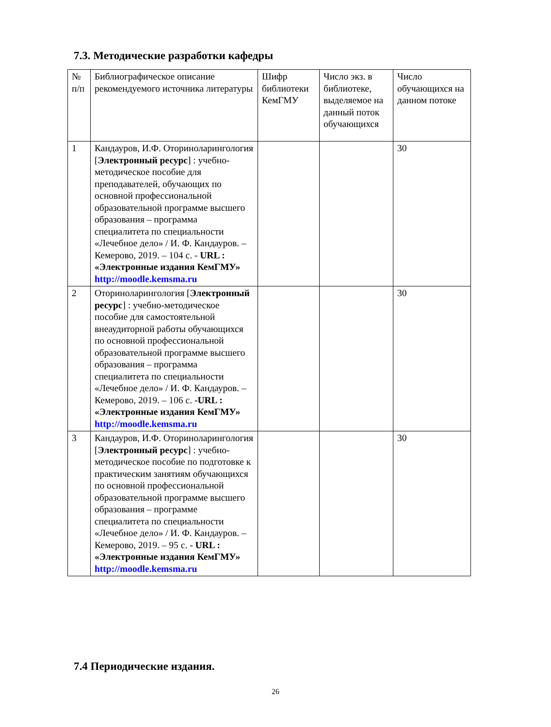7.3. Методические разработки кафедры
| № п/п | Библиографическое описание рекомендуемого источника литературы | Шифр библиотеки КемГМУ | Число экз. в библиотеке, выделяемое на данный поток обучающихся | Число обучающихся на данном потоке |
| 1 | Кандауров, И.Ф. Оториноларингология [ Электронный ресурс ] : учебно-методическое пособие для преподавателей, обучающих по основной профессиональной образовательной программе высшего образования – программа специалитета по специальности «Лечебное дело» / И. Ф. Кандауров. – Кемерово, 2019. – 104 с. - URL : «Электронные издания КемГМУ» http://moodle.kemsma.ru | | | 30 |
| 2 | Оториноларингология [ Электронный ресурс ] : учебно-методическое пособие для самостоятельной внеаудиторной работы обучающихся по основной профессиональной образовательной программе высшего образования – программа специалитета по специальности «Лечебное дело» / И. Ф. Кандауров. – Кемерово, 2019. – 106 с. -URL : «Электронные издания КемГМУ» http://moodle.kemsma.ru | | | 30 |
| 3 | Кандауров, И.Ф. Оториноларингология [ Электронный ресурс ] : учебно-методическое пособие по подготовке к практическим занятиям обучающихся по основной профессиональной образовательной программе высшего образования – программе специалитета по специальности «Лечебное дело» / И. Ф. Кандауров. – Кемерово, 2019. – 95 с. - URL : «Электронные издания КемГМУ» http://moodle.kemsma.ru | | | 30 |
7.4 Периодические издания.
26